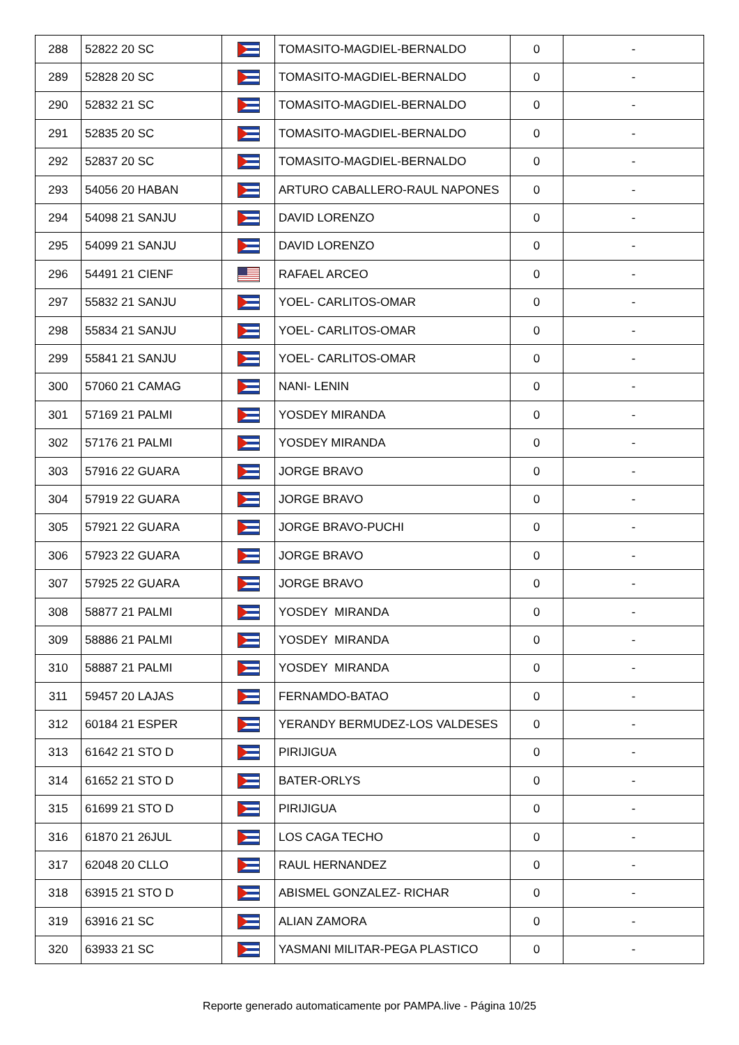| 288 | 52822 20 SC | | TOMASITO-MAGDIEL-BERNALDO | 0 | - |
| 289 | 52828 20 SC | | TOMASITO-MAGDIEL-BERNALDO | 0 | - |
| 290 | 52832 21 SC | | TOMASITO-MAGDIEL-BERNALDO | 0 | - |
| 291 | 52835 20 SC | | TOMASITO-MAGDIEL-BERNALDO | 0 | - |
| 292 | 52837 20 SC | | TOMASITO-MAGDIEL-BERNALDO | 0 | - |
| 293 | 54056 20 HABAN | | ARTURO CABALLERO-RAUL NAPONES | 0 | - |
| 294 | 54098 21 SANJU | | DAVID LORENZO | 0 | - |
| 295 | 54099 21 SANJU | | DAVID LORENZO | 0 | - |
| 296 | 54491 21 CIENF | | RAFAEL ARCEO | 0 | - |
| 297 | 55832 21 SANJU | | YOEL- CARLITOS-OMAR | 0 | - |
| 298 | 55834 21 SANJU | | YOEL- CARLITOS-OMAR | 0 | - |
| 299 | 55841 21 SANJU | | YOEL- CARLITOS-OMAR | 0 | - |
| 300 | 57060 21 CAMAG | | NANI- LENIN | 0 | - |
| 301 | 57169 21 PALMI | | YOSDEY MIRANDA | 0 | - |
| 302 | 57176 21 PALMI | | YOSDEY MIRANDA | 0 | - |
| 303 | 57916 22 GUARA | | JORGE BRAVO | 0 | - |
| 304 | 57919 22 GUARA | | JORGE BRAVO | 0 | - |
| 305 | 57921 22 GUARA | | JORGE BRAVO-PUCHI | 0 | - |
| 306 | 57923 22 GUARA | | JORGE BRAVO | 0 | - |
| 307 | 57925 22 GUARA | | JORGE BRAVO | 0 | - |
| 308 | 58877 21 PALMI | | YOSDEY MIRANDA | 0 | - |
| 309 | 58886 21 PALMI | | YOSDEY MIRANDA | 0 | - |
| 310 | 58887 21 PALMI | | YOSDEY MIRANDA | 0 | - |
| 311 | 59457 20 LAJAS | | FERNAMDO-BATAO | 0 | - |
| 312 | 60184 21 ESPER | | YERANDY BERMUDEZ-LOS VALDESES | 0 | - |
| 313 | 61642 21 STO D | | PIRIJIGUA | 0 | - |
| 314 | 61652 21 STO D | | BATER-ORLYS | 0 | - |
| 315 | 61699 21 STO D | | PIRIJIGUA | 0 | - |
| 316 | 61870 21 26JUL | | LOS CAGA TECHO | 0 | - |
| 317 | 62048 20 CLLO | | RAUL HERNANDEZ | 0 | - |
| 318 | 63915 21 STO D | | ABISMEL GONZALEZ- RICHAR | 0 | - |
| 319 | 63916 21 SC | | ALIAN ZAMORA | 0 | - |
| 320 | 63933 21 SC | | YASMANI MILITAR-PEGA PLASTICO | 0 | - |
Reporte generado automaticamente por PAMPA.live - Página 10/25